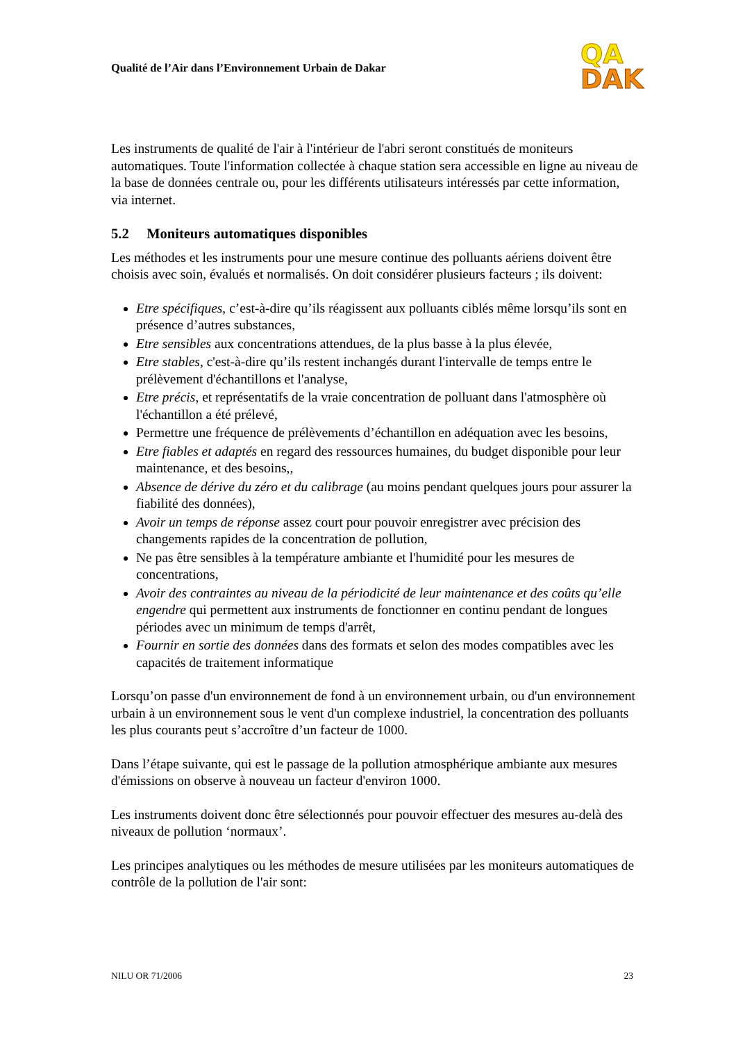Qualité de l’Air dans l’Environnement Urbain de Dakar
QA
DAK
Les instruments de qualité de l'air à l'intérieur de l'abri seront constitués de moniteurs automatiques. Toute l'information collectée à chaque station sera accessible en ligne au niveau de la base de données centrale ou, pour les différents utilisateurs intéressés par cette information, via internet.
5.2 Moniteurs automatiques disponibles
Les méthodes et les instruments pour une mesure continue des polluants aériens doivent être choisis avec soin, évalués et normalisés. On doit considérer plusieurs facteurs ; ils doivent:
Etre spécifiques, c’est-à-dire qu’ils réagissent aux polluants ciblés même lorsqu’ils sont en présence d’autres substances,
Etre sensibles aux concentrations attendues, de la plus basse à la plus élevée,
Etre stables, c'est-à-dire qu’ils restent inchangés durant l'intervalle de temps entre le prélèvement d'échantillons et l'analyse,
Etre précis, et représentatifs de la vraie concentration de polluant dans l'atmosphère où l'échantillon a été prélevé,
Permettre une fréquence de prélèvements d’échantillon en adéquation avec les besoins,
Etre fiables et adaptés en regard des ressources humaines, du budget disponible pour leur maintenance, et des besoins,,
Absence de dérive du zéro et du calibrage (au moins pendant quelques jours pour assurer la fiabilité des données),
Avoir un temps de réponse assez court pour pouvoir enregistrer avec précision des changements rapides de la concentration de pollution,
Ne pas être sensibles à la température ambiante et l'humidité pour les mesures de concentrations,
Avoir des contraintes au niveau de la périodicité de leur maintenance et des coûts qu’elle engendre qui permettent aux instruments de fonctionner en continu pendant de longues périodes avec un minimum de temps d'arrêt,
Fournir en sortie des données dans des formats et selon des modes compatibles avec les capacités de traitement informatique
Lorsqu’on passe d'un environnement de fond à un environnement urbain, ou d'un environnement urbain à un environnement sous le vent d'un complexe industriel, la concentration des polluants les plus courants peut s’accroître d’un facteur de 1000.
Dans l’étape suivante, qui est le passage de la pollution atmosphérique ambiante aux mesures d'émissions on observe à nouveau un facteur d'environ 1000.
Les instruments doivent donc être sélectionnés pour pouvoir effectuer des mesures au-delà des niveaux de pollution ‘normaux’.
Les principes analytiques ou les méthodes de mesure utilisées par les moniteurs automatiques de contrôle de la pollution de l'air sont:
NILU OR 71/2006 23